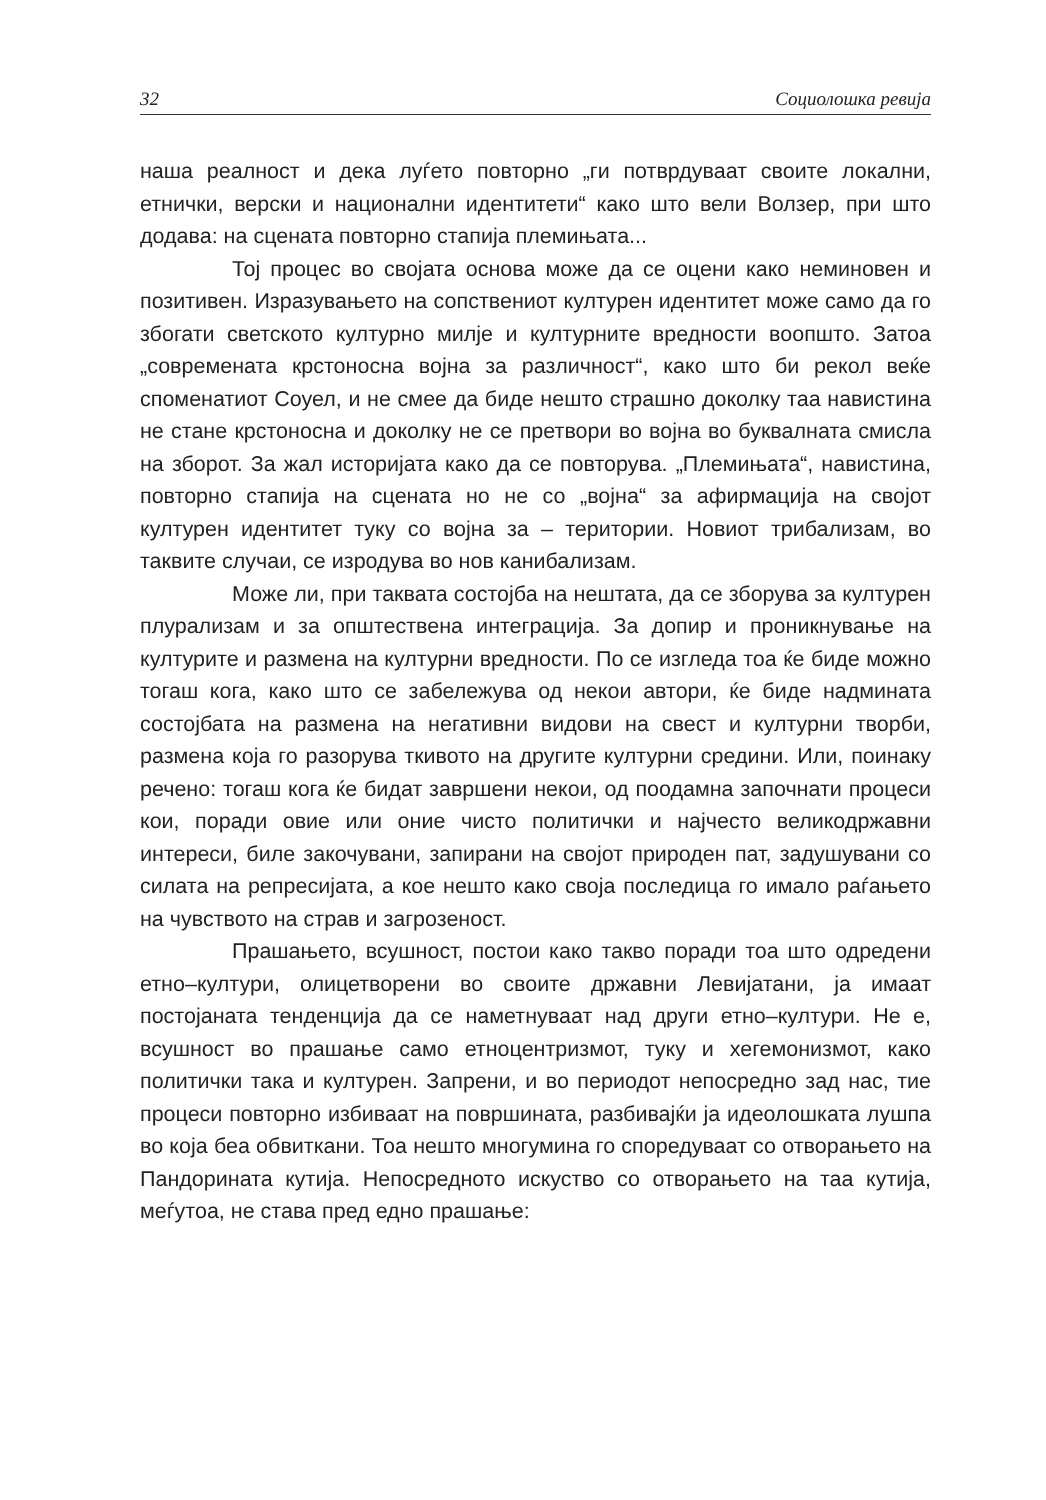32 Социолошка ревија
наша реалност и дека луѓето повторно „ги потврдуваат своите локални, етнички, верски и национални идентитети“ како што вели Волзер, при што додава: на сцената повторно стапија племињата...
Тој процес во својата основа може да се оцени како неминовен и позитивен. Изразувањето на сопствениот културен идентитет може само да го збогати светското културно милје и културните вредности воопшто. Затоа „современата крстоносна војна за различност“, како што би рекол веќе споменатиот Соуел, и не смее да биде нешто страшно доколку таа навистина не стане крстоносна и доколку не се претвори во војна во буквалната смисла на зборот. За жал историјата како да се повторува. „Племињата“, навистина, повторно стапија на сцената но не со „војна“ за афирмација на својот културен идентитет туку со војна за – територии. Новиот трибализам, во таквите случаи, се изродува во нов канибализам.
Може ли, при таквата состојба на нештата, да се зборува за културен плурализам и за општествена интеграција. За допир и проникнување на културите и размена на културни вредности. По се изгледа тоа ќе биде можно тогаш кога, како што се забележува од некои автори, ќе биде надмината состојбата на размена на негативни видови на свест и културни творби, размена која го разорува ткивото на другите културни средини. Или, поинаку речено: тогаш кога ќе бидат завршени некои, од поодамна започнати процеси кои, поради овие или оние чисто политички и најчесто великодржавни интереси, биле закочувани, запирани на својот природен пат, задушувани со силата на репресијата, а кое нешто како своја последица го имало раѓањето на чувството на страв и загрозеност.
Прашањето, всушност, постои како такво поради тоа што одредени етно–култури, олицетворени во своите државни Левијатани, ја имаат постојаната тенденција да се наметнуваат над други етно–култури. Не е, всушност во прашање само етноцентризмот, туку и хегемонизмот, како политички така и културен. Запрени, и во периодот непосредно зад нас, тие процеси повторно избиваат на површината, разбивајќи ја идеолошката лушпа во која беа обвиткани. Тоа нешто многумина го споредуваат со отворањето на Пандорината кутија. Непосредното искуство со отворањето на таа кутија, меѓутоа, не става пред едно прашање: